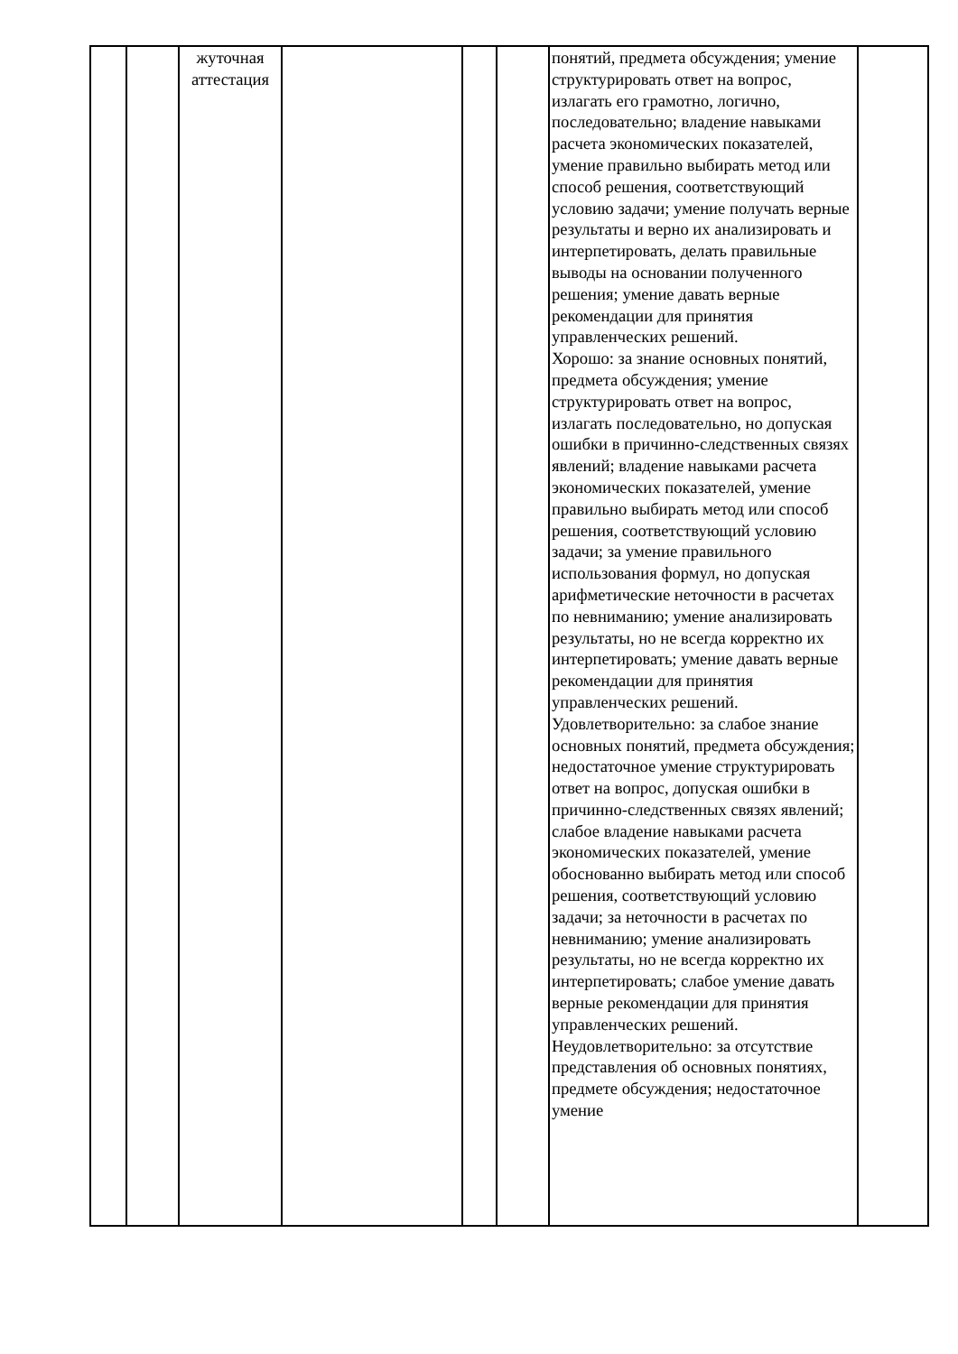| | | жуточная аттестация | | | | понятий, предмета обсуждения; умение структурировать ответ на вопрос, излагать его грамотно, логично, последовательно; владение навыками расчета экономических показателей, умение правильно выбирать метод или способ решения, соответствующий условию задачи; умение получать верные результаты и верно их анализировать и интерпетировать, делать правильные выводы на основании полученного решения; умение давать верные рекомендации для принятия управленческих решений. Хорошо: за знание основных понятий, предмета обсуждения; умение структурировать ответ на вопрос, излагать последовательно, но допуская ошибки в причинно-следственных связях явлений; владение навыками расчета экономических показателей, умение правильно выбирать метод или способ решения, соответствующий условию задачи; за умение правильного использования формул, но допуская арифметические неточности в расчетах по невниманию; умение анализировать результаты, но не всегда корректно их интерпетировать; умение давать верные рекомендации для принятия управленческих решений. Удовлетворительно: за слабое знание основных понятий, предмета обсуждения; недостаточное умение структурировать ответ на вопрос, допуская ошибки в причинно-следственных связях явлений; слабое владение навыками расчета экономических показателей, умение обоснованно выбирать метод или способ решения, соответствующий условию задачи; за неточности в расчетах по невниманию; умение анализировать результаты, но не всегда корректно их интерпетировать; слабое умение давать верные рекомендации для принятия управленческих решений. Неудовлетворительно: за отсутствие представления об основных понятиях, предмете обсуждения; недостаточное умение | |